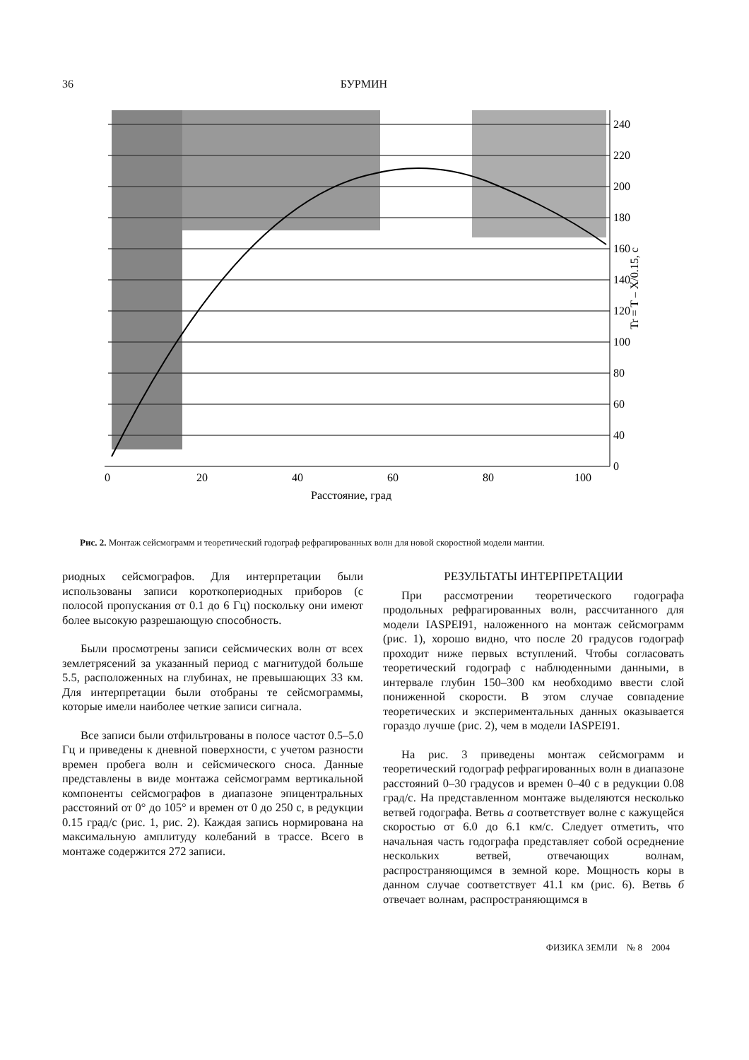36 БУРМИН
240
220
200
180
160
140
120
100
80
60
40
0
0
20
40
60
80
100
Расстояние, град
Tr = T – X/0.15, с
Рис. 2. Монтаж сейсмограмм и теоретический годограф рефрагированных волн для новой скоростной модели мантии.
риодных сейсмографов. Для интерпретации были использованы записи короткопериодных приборов (с полосой пропускания от 0.1 до 6 Гц) поскольку они имеют более высокую разрешающую способность.
Были просмотрены записи сейсмических волн от всех землетрясений за указанный период с магнитудой больше 5.5, расположенных на глубинах, не превышающих 33 км. Для интерпретации были отобраны те сейсмограммы, которые имели наиболее четкие записи сигнала.
Все записи были отфильтрованы в полосе частот 0.5–5.0 Гц и приведены к дневной поверхности, с учетом разности времен пробега волн и сейсмического сноса. Данные представлены в виде монтажа сейсмограмм вертикальной компоненты сейсмографов в диапазоне эпицентральных расстояний от 0° до 105° и времен от 0 до 250 с, в редукции 0.15 град/с (рис. 1, рис. 2). Каждая запись нормирована на максимальную амплитуду колебаний в трассе. Всего в монтаже содержится 272 записи.
РЕЗУЛЬТАТЫ ИНТЕРПРЕТАЦИИ
При рассмотрении теоретического годографа продольных рефрагированных волн, рассчитанного для модели IASPEI91, наложенного на монтаж сейсмограмм (рис. 1), хорошо видно, что после 20 градусов годограф проходит ниже первых вступлений. Чтобы согласовать теоретический годограф с наблюденными данными, в интервале глубин 150–300 км необходимо ввести слой пониженной скорости. В этом случае совпадение теоретических и экспериментальных данных оказывается гораздо лучше (рис. 2), чем в модели IASPEI91.
На рис. 3 приведены монтаж сейсмограмм и теоретический годограф рефрагированных волн в диапазоне расстояний 0–30 градусов и времен 0–40 с в редукции 0.08 град/с. На представленном монтаже выделяются несколько ветвей годографа. Ветвь а соответствует волне с кажущейся скоростью от 6.0 до 6.1 км/с. Следует отметить, что начальная часть годографа представляет собой осреднение нескольких ветвей, отвечающих волнам, распространяющимся в земной коре. Мощность коры в данном случае соответствует 41.1 км (рис. 6). Ветвь б отвечает волнам, распространяющимся в
ФИЗИКА ЗЕМЛИ № 8 2004